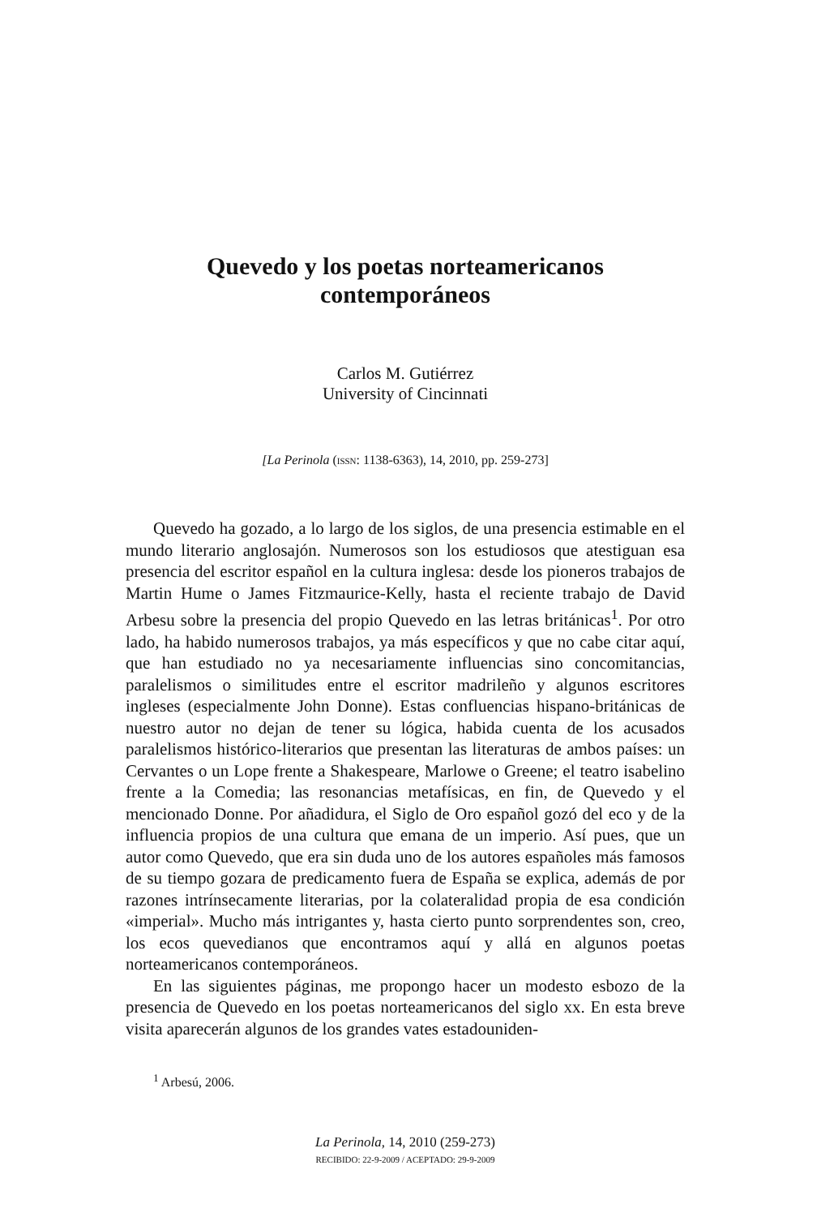Quevedo y los poetas norteamericanos
contemporáneos
Carlos M. Gutiérrez
University of Cincinnati
[La Perinola (ISSN: 1138-6363), 14, 2010, pp. 259-273]
Quevedo ha gozado, a lo largo de los siglos, de una presencia estimable en el mundo literario anglosajón. Numerosos son los estudiosos que atestiguan esa presencia del escritor español en la cultura inglesa: desde los pioneros trabajos de Martin Hume o James Fitzmaurice-Kelly, hasta el reciente trabajo de David Arbesu sobre la presencia del propio Quevedo en las letras británicas<sup>1</sup>. Por otro lado, ha habido numerosos trabajos, ya más específicos y que no cabe citar aquí, que han estudiado no ya necesariamente influencias sino concomitancias, paralelismos o similitudes entre el escritor madrileño y algunos escritores ingleses (especialmente John Donne). Estas confluencias hispano-británicas de nuestro autor no dejan de tener su lógica, habida cuenta de los acusados paralelismos histórico-literarios que presentan las literaturas de ambos países: un Cervantes o un Lope frente a Shakespeare, Marlowe o Greene; el teatro isabelino frente a la Comedia; las resonancias metafísicas, en fin, de Quevedo y el mencionado Donne. Por añadidura, el Siglo de Oro español gozó del eco y de la influencia propios de una cultura que emana de un imperio. Así pues, que un autor como Quevedo, que era sin duda uno de los autores españoles más famosos de su tiempo gozara de predicamento fuera de España se explica, además de por razones intrínsecamente literarias, por la colateralidad propia de esa condición «imperial». Mucho más intrigantes y, hasta cierto punto sorprendentes son, creo, los ecos quevedianos que encontramos aquí y allá en algunos poetas norteamericanos contemporáneos.
En las siguientes páginas, me propongo hacer un modesto esbozo de la presencia de Quevedo en los poetas norteamericanos del siglo xx. En esta breve visita aparecerán algunos de los grandes vates estadouniden-
<sup>1</sup> Arbesú, 2006.
La Perinola, 14, 2010 (259-273)
RECIBIDO: 22-9-2009 / ACEPTADO: 29-9-2009